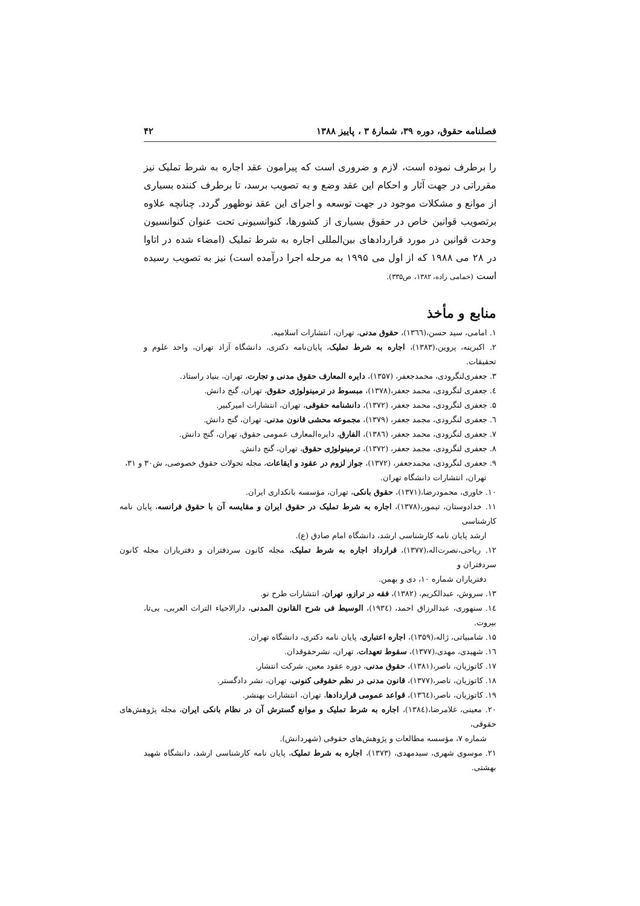فصلنامه حقوق، دوره ۳۹، شمارهٔ ۳ ، پاییز ۱۳۸۸ ۴۲
را برطرف نموده است، لازم و ضروری است که پیرامون عقد اجاره به شرط تملیک نیز مقرراتی در جهت آثار و احکام این عقد وضع و به تصویب برسد، تا برطرف کننده بسیاری از موانع و مشکلات موجود در جهت توسعه و اجرای این عقد نوظهور گردد. چنانچه علاوه برتصویب قوانین خاص در حقوق بسیاری از کشورها، کنوانسیونی تحت عنوان کنوانسیون وحدت قوانین در مورد قراردادهای بین‌المللی اجاره به شرط تملیک (امضاء شده در اتاوا در ۲۸ می ۱۹۸۸ که از اول می ۱۹۹۵ به مرحله اجرا درآمده است) نیز به تصویب رسیده است (خمامی زاده، ۱۳۸۲، ص۳۳۵).
منابع و مأخذ
۱. امامی، سید حسن،(۱۳٦٦)، حقوق مدنی، تهران، انتشارات اسلامیه.
۲. اکبرینه، پروین،(۱۳۸۳)، اجاره به شرط تملیک، پایان‌نامه دکتری، دانشگاه آزاد تهران، واحد علوم و تحقیقات.
۳. جعفری‌لنگرودی، محمدجعفر، (۱۳۵۷)، دایره المعارف حقوق مدنی و تجارت، تهران، بنیاد راستاد.
٤. جعفری لنگرودی، محمد جعفر،(۱۳۷۸)، مبسوط در ترمینولوژی حقوق، تهران، گنج دانش.
۵. جعفری لنگرودی، محمد جعفر، (۱۳۷۲)، دانشنامه حقوقی، تهران، انتشارات امیرکبیر.
٦. جعفری لنگرودی، مجمد جعفر، (۱۳۷۹)، مجموعه محشی قانون مدنی، تهران، گنج دانش.
۷. جعفری لنگرودی، محمد جعفر، (۱۳۸٦)، الفارق، دایره‌المعارف عمومی حقوق، تهران، گنج دانش.
۸. جعفری لنگرودی، مجمد جعفر، (۱۳۷۲)، ترمینولوژی حقوق، تهران، گنج دانش.
۹. جعفری لنگرودی، محمدجعفر، (۱۳۷۲)، جواز لزوم در عقود و ایقاعات، مجله تحولات حقوق خصوصی، ش۳۰ و ۳۱،
تهران، انتشارات دانشگاه تهران.
۱۰. خاوری، محمودرضا،(۱۳۷۱)، حقوق بانکی، تهران، مؤسسه بانکداری ایران.
۱۱. خدادوستان، تیمور،(۱۳۷۸)، اجاره به شرط تملیک در حقوق ایران و مقایسه آن با حقوق فرانسه، پایان نامه کارشناسی
ارشد پایان نامه کارشناسی ارشد، دانشگاه امام صادق (ع).
۱۲. ریاحی،نصرت‌اله،(۱۳۷۷)، قرارداد اجاره به شرط تملیک، مجله کانون سردفتران و دفتریاران مجله کانون سردفتران و
دفتریاران شماره ۱۰، دی و بهمن.
۱۳. سروش، عبدالکریم، (۱۳۸۲)، فقه در ترازو، تهران، انتشارات طرح نو.
۱٤. سنهوری، عبدالرزاق احمد، (۱۹۳٤)، الوسیط فی شرح القانون المدنی، دارالاحیاء التراث العربی، بی‌تا، بیروت.
۱۵. شامبیاتی، ژاله،(۱۳۵۹)، اجاره اعتباری، پایان نامه دکتری، دانشگاه تهران.
۱٦. شهیدی، مهدی،(۱۳۷۷)، سقوط تعهدات، تهران، نشرحقوقدان.
۱۷. کاتوزیان، ناصر،(۱۳۸۱)، حقوق مدنی، دوره عقود معین، شرکت انتشار.
۱۸. کاتوزیان، ناصر،(۱۳۷۷)، قانون مدنی در نظم حقوقی کنونی، تهران، نشر دادگستر.
۱۹. کاتوزیان، ناصر،(۱۳٦٤)، قواعد عمومی قراردادها، تهران، انتشارات بهنشر.
۲۰. معینی، غلامرضا،(۱۳۸٤)، اجاره به شرط تملیک و موانع گسترش آن در نظام بانکی ایران، مجله پژوهش‌های حقوقی،
شماره ۷، مؤسسه مطالعات و پژوهش‌های حقوقی (شهردانش).
۲۱. موسوی شهری، سیدمهدی، (۱۳۷۳)، اجاره به شرط تملیک، پایان نامه کارشناسی ارشد، دانشگاه شهید بهشتی.